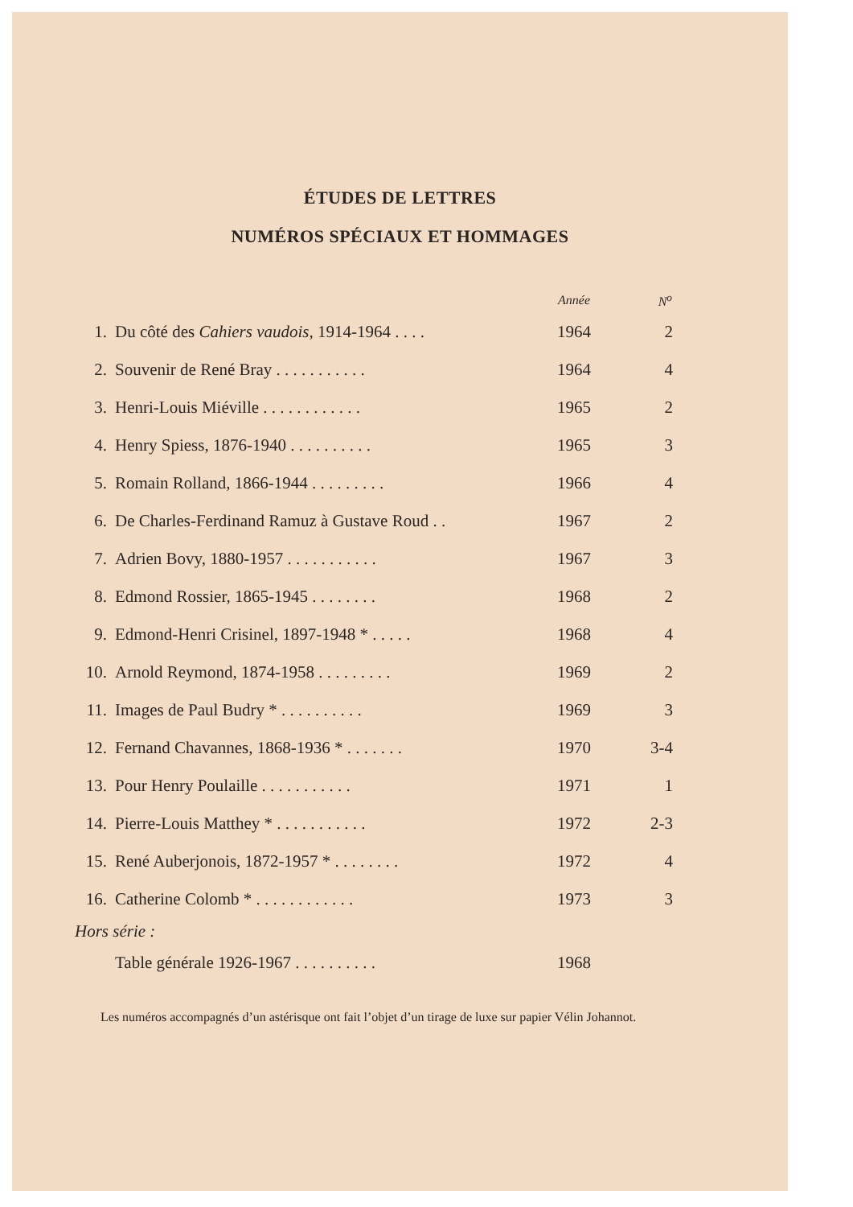ÉTUDES DE LETTRES
NUMÉROS SPÉCIAUX ET HOMMAGES
| | | Année | N<sup>o</sup> |
| --- | --- | --- | --- |
| 1. | Du côté des Cahiers vaudois, 1914-1964 . . . . | 1964 | 2 |
| 2. | Souvenir de René Bray . . . . . . . . . . . | 1964 | 4 |
| 3. | Henri-Louis Miéville . . . . . . . . . . . . | 1965 | 2 |
| 4. | Henry Spiess, 1876-1940 . . . . . . . . . . | 1965 | 3 |
| 5. | Romain Rolland, 1866-1944 . . . . . . . . . | 1966 | 4 |
| 6. | De Charles-Ferdinand Ramuz à Gustave Roud . . | 1967 | 2 |
| 7. | Adrien Bovy, 1880-1957 . . . . . . . . . . . | 1967 | 3 |
| 8. | Edmond Rossier, 1865-1945 . . . . . . . . | 1968 | 2 |
| 9. | Edmond-Henri Crisinel, 1897-1948 * . . . . . | 1968 | 4 |
| 10. | Arnold Reymond, 1874-1958 . . . . . . . . . | 1969 | 2 |
| 11. | Images de Paul Budry * . . . . . . . . . . | 1969 | 3 |
| 12. | Fernand Chavannes, 1868-1936 * . . . . . . . | 1970 | 3-4 |
| 13. | Pour Henry Poulaille . . . . . . . . . . . | 1971 | 1 |
| 14. | Pierre-Louis Matthey * . . . . . . . . . . . | 1972 | 2-3 |
| 15. | René Auberjonois, 1872-1957 * . . . . . . . . | 1972 | 4 |
| 16. | Catherine Colomb * . . . . . . . . . . . . | 1973 | 3 |
| Hors série : | | | |
| | Table générale 1926-1967 . . . . . . . . . . | 1968 | |
Les numéros accompagnés d’un astérisque ont fait l’objet d’un tirage de luxe sur papier Vélin Johannot.